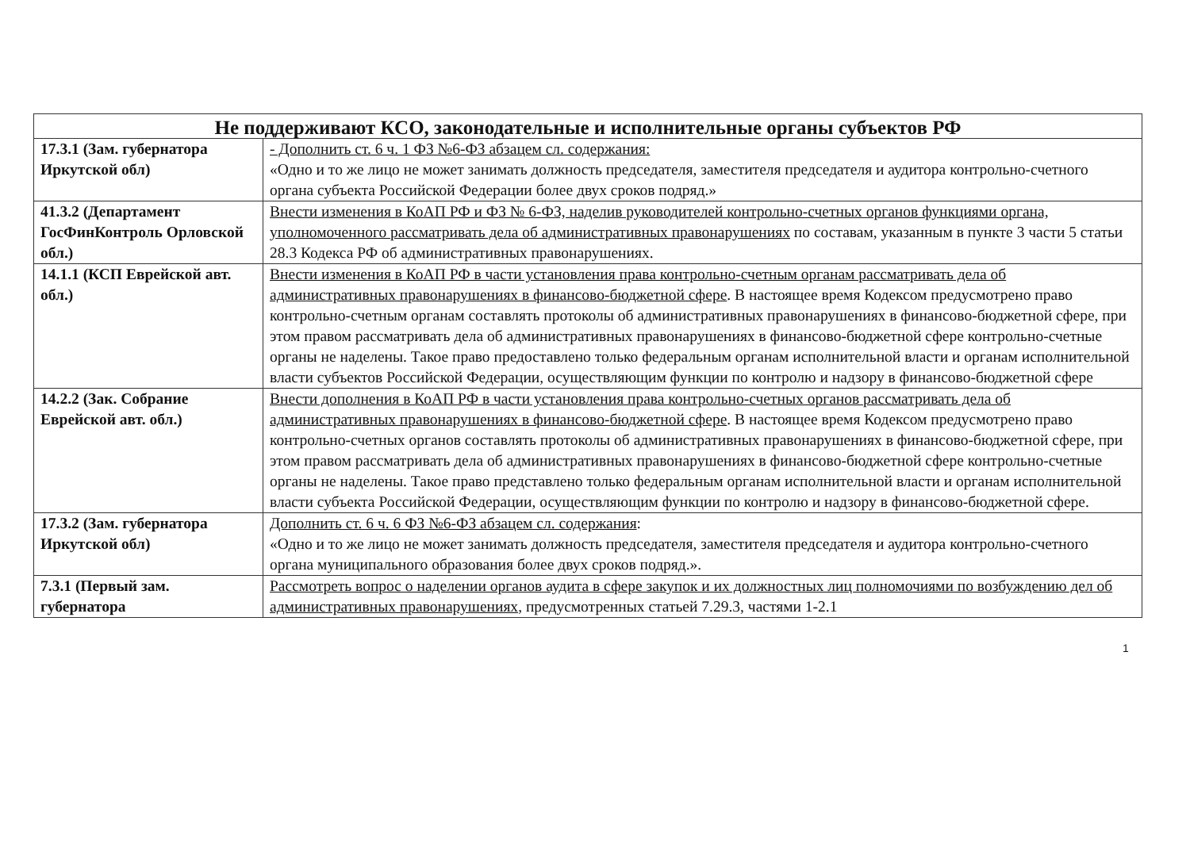| Не поддерживают КСО, законодательные и исполнительные органы субъектов РФ | |
| --- | --- |
| 17.3.1 (Зам. губернатора Иркутской обл) | - Дополнить ст. 6 ч. 1 ФЗ №6-ФЗ абзацем сл. содержания: «Одно и то же лицо не может занимать должность председателя, заместителя председателя и аудитора контрольно-счетного органа субъекта Российской Федерации более двух сроков подряд.» |
| 41.3.2 (Департамент ГосФинКонтроль Орловской обл.) | Внести изменения в КоАП РФ и ФЗ № 6-ФЗ, наделив руководителей контрольно-счетных органов функциями органа, уполномоченного рассматривать дела об административных правонарушениях по составам, указанным в пункте 3 части 5 статьи 28.3 Кодекса РФ об административных правонарушениях. |
| 14.1.1 (КСП Еврейской авт. обл.) | Внести изменения в КоАП РФ в части установления права контрольно-счетным органам рассматривать дела об административных правонарушениях в финансово-бюджетной сфере . В настоящее время Кодексом предусмотрено право контрольно-счетным органам составлять протоколы об административных правонарушениях в финансово-бюджетной сфере, при этом правом рассматривать дела об административных правонарушениях в финансово-бюджетной сфере контрольно-счетные органы не наделены. Такое право предоставлено только федеральным органам исполнительной власти и органам исполнительной власти субъектов Российской Федерации, осуществляющим функции по контролю и надзору в финансово-бюджетной сфере |
| 14.2.2 (Зак. Собрание Еврейской авт. обл.) | Внести дополнения в КоАП РФ в части установления права контрольно-счетных органов рассматривать дела об административных правонарушениях в финансово-бюджетной сфере . В настоящее время Кодексом предусмотрено право контрольно-счетных органов составлять протоколы об административных правонарушениях в финансово-бюджетной сфере, при этом правом рассматривать дела об административных правонарушениях в финансово-бюджетной сфере контрольно-счетные органы не наделены. Такое право представлено только федеральным органам исполнительной власти и органам исполнительной власти субъекта Российской Федерации, осуществляющим функции по контролю и надзору в финансово-бюджетной сфере. |
| 17.3.2 (Зам. губернатора Иркутской обл) | Дополнить ст. 6 ч. 6 ФЗ №6-ФЗ абзацем сл. содержания : «Одно и то же лицо не может занимать должность председателя, заместителя председателя и аудитора контрольно-счетного органа муниципального образования более двух сроков подряд.». |
| 7.3.1 (Первый зам. губернатора | Рассмотреть вопрос о наделении органов аудита в сфере закупок и их должностных лиц полномочиями по возбуждению дел об административных правонарушениях , предусмотренных статьей 7.29.3, частями 1-2.1 |
1